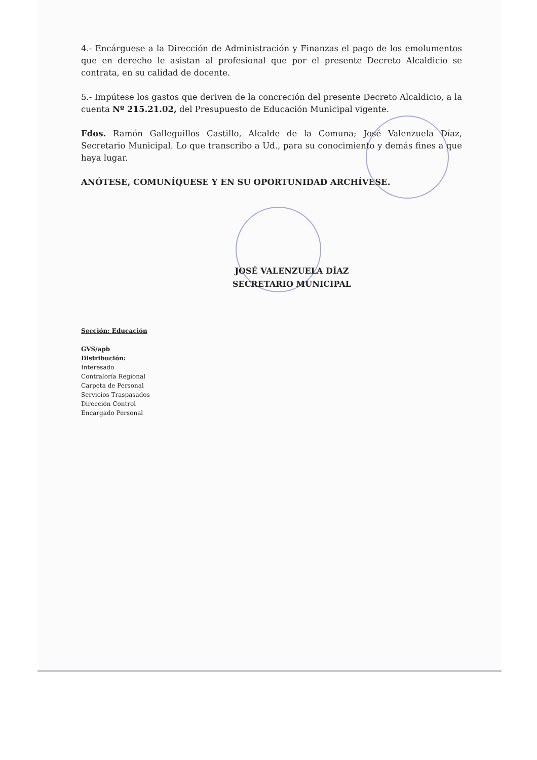4.- Encárguese a la Dirección de Administración y Finanzas el pago de los emolumentos que en derecho le asistan al profesional que por el presente Decreto Alcaldicio se contrata, en su calidad de docente.
5.- Impútese los gastos que deriven de la concreción del presente Decreto Alcaldicio, a la cuenta Nº 215.21.02, del Presupuesto de Educación Municipal vigente.
Fdos. Ramón Galleguillos Castillo, Alcalde de la Comuna; José Valenzuela Díaz, Secretario Municipal. Lo que transcribo a Ud., para su conocimiento y demás fines a que haya lugar.
ANÓTESE, COMUNÍQUESE Y EN SU OPORTUNIDAD ARCHÍVESE.
JOSÉ VALENZUELA DÍAZ
SECRETARIO MUNICIPAL
Sección: Educación
GVS/apb
Distribución:
Interesado
Contraloría Regional
Carpeta de Personal
Servicios Traspasados
Dirección Control
Encargado Personal